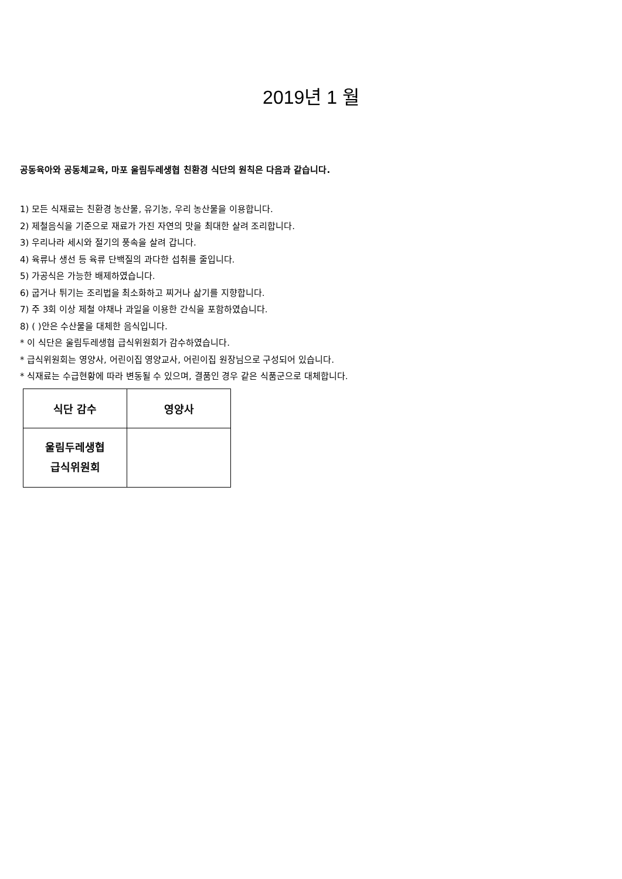2019년 1 월
공동육아와 공동체교육, 마포 울림두레생협 친환경 식단의 원칙은 다음과 같습니다.
1) 모든 식재료는 친환경 농산물, 유기농, 우리 농산물을 이용합니다.
2) 제철음식을 기준으로 재료가 가진 자연의 맛을 최대한 살려 조리합니다.
3) 우리나라 세시와 절기의 풍속을 살려 갑니다.
4) 육류나 생선 등 육류 단백질의 과다한 섭취를 줄입니다.
5) 가공식은 가능한 배제하였습니다.
6) 굽거나 튀기는 조리법을 최소화하고 찌거나 삶기를 지향합니다.
7) 주 3회 이상 제철 야채나 과일을 이용한 간식을 포함하였습니다.
8) ( )안은 수산물을 대체한 음식입니다.
* 이 식단은 울림두레생협 급식위원회가 감수하였습니다.
* 급식위원회는 영양사, 어린이집 영양교사, 어린이집 원장님으로 구성되어 있습니다.
* 식재료는 수급현황에 따라 변동될 수 있으며, 결품인 경우 같은 식품군으로 대체합니다.
| 식단 감수 | 영양사 |
| 울림두레생협 급식위원회 | |